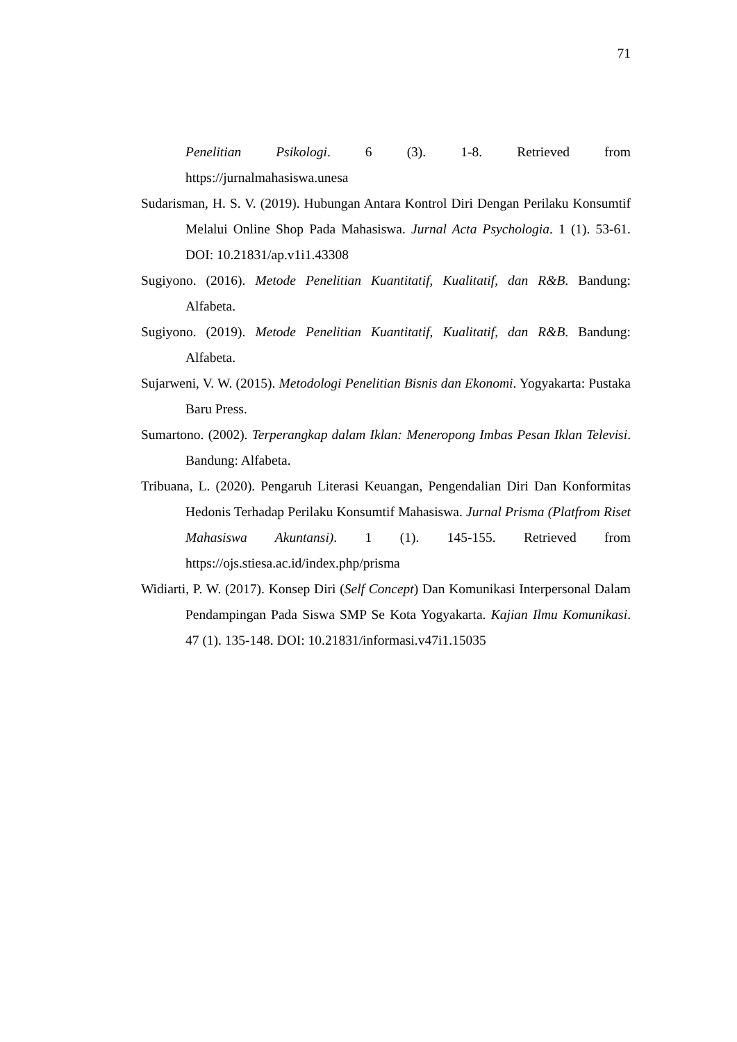71
Penelitian Psikologi. 6 (3). 1-8. Retrieved from
https://jurnalmahasiswa.unesa
Sudarisman, H. S. V. (2019). Hubungan Antara Kontrol Diri Dengan Perilaku Konsumtif Melalui Online Shop Pada Mahasiswa. Jurnal Acta Psychologia. 1 (1). 53-61. DOI: 10.21831/ap.v1i1.43308
Sugiyono. (2016). Metode Penelitian Kuantitatif, Kualitatif, dan R&B. Bandung: Alfabeta.
Sugiyono. (2019). Metode Penelitian Kuantitatif, Kualitatif, dan R&B. Bandung: Alfabeta.
Sujarweni, V. W. (2015). Metodologi Penelitian Bisnis dan Ekonomi. Yogyakarta: Pustaka Baru Press.
Sumartono. (2002). Terperangkap dalam Iklan: Meneropong Imbas Pesan Iklan Televisi. Bandung: Alfabeta.
Tribuana, L. (2020). Pengaruh Literasi Keuangan, Pengendalian Diri Dan Konformitas Hedonis Terhadap Perilaku Konsumtif Mahasiswa. Jurnal Prisma (Platfrom Riset Mahasiswa Akuntansi). 1 (1). 145-155. Retrieved from https://ojs.stiesa.ac.id/index.php/prisma
Widiarti, P. W. (2017). Konsep Diri (Self Concept) Dan Komunikasi Interpersonal Dalam Pendampingan Pada Siswa SMP Se Kota Yogyakarta. Kajian Ilmu Komunikasi. 47 (1). 135-148. DOI: 10.21831/informasi.v47i1.15035